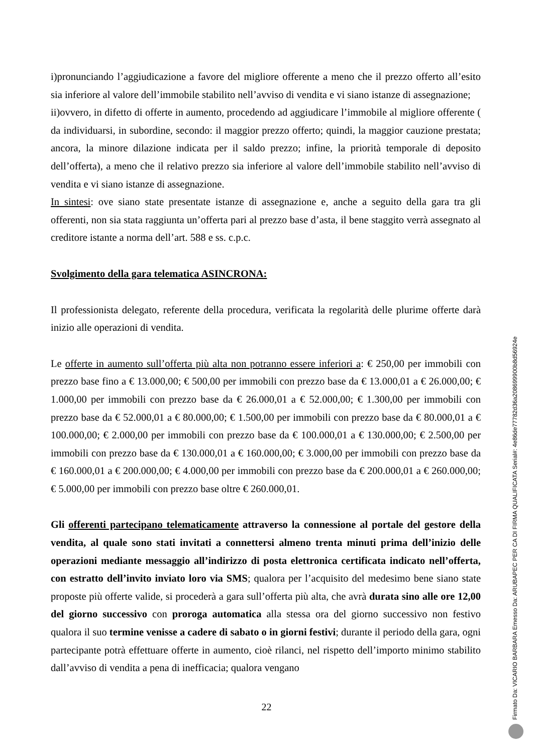i)pronunciando l’aggiudicazione a favore del migliore offerente a meno che il prezzo offerto all’esito sia inferiore al valore dell’immobile stabilito nell’avviso di vendita e vi siano istanze di assegnazione;
ii)ovvero, in difetto di offerte in aumento, procedendo ad aggiudicare l’immobile al migliore offerente ( da individuarsi, in subordine, secondo: il maggior prezzo offerto; quindi, la maggior cauzione prestata; ancora, la minore dilazione indicata per il saldo prezzo; infine, la priorità temporale di deposito dell’offerta), a meno che il relativo prezzo sia inferiore al valore dell’immobile stabilito nell’avviso di vendita e vi siano istanze di assegnazione.
In sintesi: ove siano state presentate istanze di assegnazione e, anche a seguito della gara tra gli offerenti, non sia stata raggiunta un’offerta pari al prezzo base d’asta, il bene staggito verrà assegnato al creditore istante a norma dell’art. 588 e ss. c.p.c.
Svolgimento della gara telematica ASINCRONA:
Il professionista delegato, referente della procedura, verificata la regolarità delle plurime offerte darà inizio alle operazioni di vendita.
Le offerte in aumento sull’offerta più alta non potranno essere inferiori a: € 250,00 per immobili con prezzo base fino a € 13.000,00; € 500,00 per immobili con prezzo base da € 13.000,01 a € 26.000,00; € 1.000,00 per immobili con prezzo base da € 26.000,01 a € 52.000,00; € 1.300,00 per immobili con prezzo base da € 52.000,01 a € 80.000,00; € 1.500,00 per immobili con prezzo base da € 80.000,01 a € 100.000,00; € 2.000,00 per immobili con prezzo base da € 100.000,01 a € 130.000,00; € 2.500,00 per immobili con prezzo base da € 130.000,01 a € 160.000,00; € 3.000,00 per immobili con prezzo base da € 160.000,01 a € 200.000,00; € 4.000,00 per immobili con prezzo base da € 200.000,01 a € 260.000,00; € 5.000,00 per immobili con prezzo base oltre € 260.000,01.
Gli offerenti partecipano telematicamente attraverso la connessione al portale del gestore della vendita, al quale sono stati invitati a connettersi almeno trenta minuti prima dell’inizio delle operazioni mediante messaggio all’indirizzo di posta elettronica certificata indicato nell’offerta, con estratto dell’invito inviato loro via SMS; qualora per l’acquisito del medesimo bene siano state proposte più offerte valide, si procederà a gara sull’offerta più alta, che avrà durata sino alle ore 12,00 del giorno successivo con proroga automatica alla stessa ora del giorno successivo non festivo qualora il suo termine venisse a cadere di sabato o in giorni festivi; durante il periodo della gara, ogni partecipante potrà effettuare offerte in aumento, cioè rilanci, nel rispetto dell’importo minimo stabilito dall’avviso di vendita a pena di inefficacia; qualora vengano
22
Firmato Da: VICARIO BARBARA Emesso Da: ARUBAPEC PER CA DI FIRMA QUALIFICATA Serial#: 4e86de77782d36a208699900b8d56924e